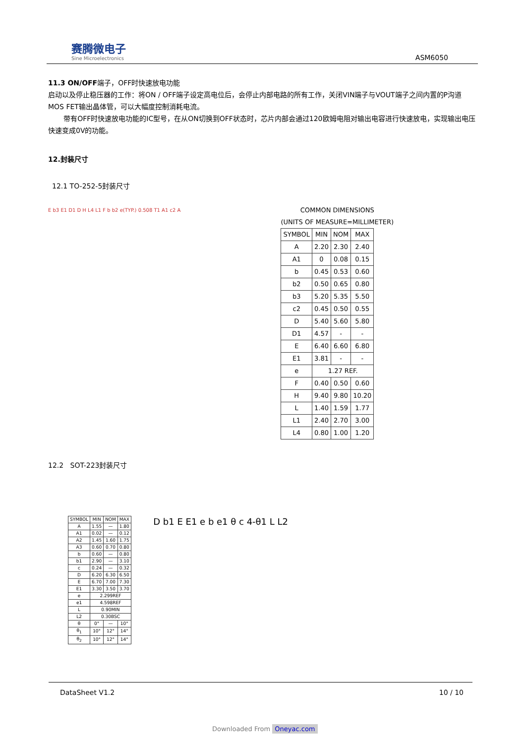赛腾微电子
Sine Microelectronics
ASM6050
11.3 ON/OFF端子，OFF时快速放电功能
启动以及停止稳压器的工作：将ON / OFF端子设定高电位后，会停止内部电路的所有工作，关闭VIN端子与VOUT端子之间内置的P沟道MOS FET输出晶体管，可以大幅度控制消耗电流。
带有OFF时快速放电功能的IC型号，在从ON切换到OFF状态时，芯片内部会通过120欧姆电阻对输出电容进行快速放电，实现输出电压快速变成0V的功能。
12.封装尺寸
12.1 TO-252-5封装尺寸
E b3 E1 D1 D H L4 L1 F b b2 e(TYP.) 0.508 T1 A1 c2 A
COMMON DIMENSIONS
(UNITS OF MEASURE=MILLIMETER)
| SYMBOL | MIN | NOM | MAX |
| --- | --- | --- | --- |
| A | 2.20 | 2.30 | 2.40 |
| A1 | 0 | 0.08 | 0.15 |
| b | 0.45 | 0.53 | 0.60 |
| b2 | 0.50 | 0.65 | 0.80 |
| b3 | 5.20 | 5.35 | 5.50 |
| c2 | 0.45 | 0.50 | 0.55 |
| D | 5.40 | 5.60 | 5.80 |
| D1 | 4.57 | - | - |
| E | 6.40 | 6.60 | 6.80 |
| E1 | 3.81 | - | - |
| e | 1.27 REF. | | |
| F | 0.40 | 0.50 | 0.60 |
| H | 9.40 | 9.80 | 10.20 |
| L | 1.40 | 1.59 | 1.77 |
| L1 | 2.40 | 2.70 | 3.00 |
| L4 | 0.80 | 1.00 | 1.20 |
12.2 SOT-223封装尺寸
| SYMBOL | MIN | NOM | MAX |
| --- | --- | --- | --- |
| A | 1.55 | — | 1.80 |
| A1 | 0.02 | — | 0.12 |
| A2 | 1.45 | 1.60 | 1.75 |
| A3 | 0.60 | 0.70 | 0.80 |
| b | 0.60 | — | 0.80 |
| b1 | 2.90 | — | 3.10 |
| c | 0.24 | — | 0.32 |
| D | 6.20 | 6.30 | 6.50 |
| E | 6.70 | 7.00 | 7.30 |
| E1 | 3.30 | 3.50 | 3.70 |
| e | 2.299REF | | |
| e1 | 4.598REF | | |
| L | 0.90MIN | | |
| L2 | 0.30BSC | | |
| θ | 0° | — | 10° |
| θ<sub>1</sub> | 10° | 12° | 14° |
| θ<sub>2</sub> | 10° | 12° | 14° |
D b1 E E1 e b e1 θ c 4-θ1 L L2
DataSheet V1.2 10 / 10
Downloaded From Oneyac.com